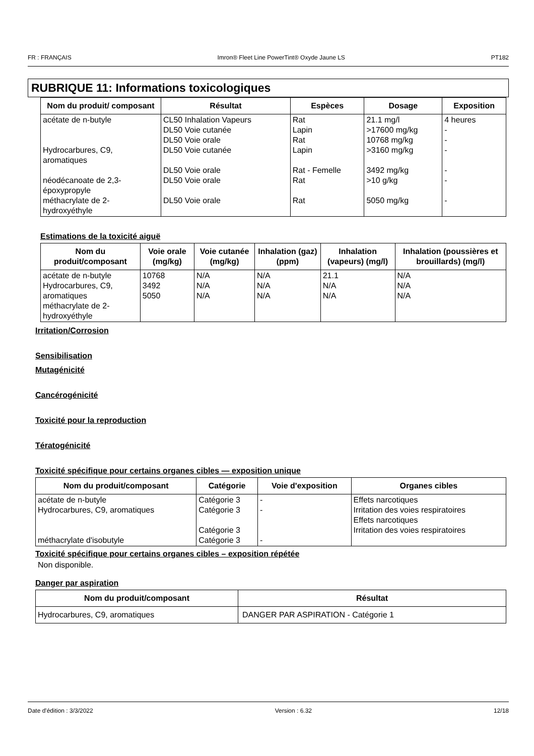FR : FRANÇAIS Imron® Fleet Line PowerTint® Oxyde Jaune LS PT182
RUBRIQUE 11: Informations toxicologiques
| Nom du produit/ composant | Résultat | Espèces | Dosage | Exposition |
| --- | --- | --- | --- | --- |
| acétate de n-butyle Hydrocarbures, C9, aromatiques néodécanoate de 2,3-époxypropyle méthacrylate de 2-hydroxyéthyle | CL50 Inhalation Vapeurs DL50 Voie cutanée DL50 Voie orale DL50 Voie cutanée DL50 Voie orale DL50 Voie orale DL50 Voie orale | Rat Lapin Rat Lapin Rat - Femelle Rat Rat | 21.1 mg/l >17600 mg/kg 10768 mg/kg >3160 mg/kg 3492 mg/kg >10 g/kg 5050 mg/kg | 4 heures - - - - - - |
Estimations de la toxicité aiguë
| Nom du produit/composant | Voie orale (mg/kg) | Voie cutanée (mg/kg) | Inhalation (gaz) (ppm) | Inhalation (vapeurs) (mg/l) | Inhalation (poussières et brouillards) (mg/l) |
| --- | --- | --- | --- | --- | --- |
| acétate de n-butyle Hydrocarbures, C9, aromatiques méthacrylate de 2-hydroxyéthyle | 10768 3492 5050 | N/A N/A N/A | N/A N/A N/A | 21.1 N/A N/A | N/A N/A N/A |
Irritation/Corrosion
Sensibilisation
Mutagénicité
Cancérogénicité
Toxicité pour la reproduction
Tératogénicité
Toxicité spécifique pour certains organes cibles — exposition unique
| Nom du produit/composant | Catégorie | Voie d'exposition | Organes cibles |
| --- | --- | --- | --- |
| acétate de n-butyle Hydrocarbures, C9, aromatiques méthacrylate d'isobutyle | Catégorie 3 Catégorie 3 Catégorie 3 Catégorie 3 | - - - | Effets narcotiques Irritation des voies respiratoires Effets narcotiques Irritation des voies respiratoires |
Toxicité spécifique pour certains organes cibles – exposition répétée
Non disponible.
Danger par aspiration
| Nom du produit/composant | Résultat |
| --- | --- |
| Hydrocarbures, C9, aromatiques | DANGER PAR ASPIRATION - Catégorie 1 |
Date d'édition : 3/3/2022 Version : 6.32 12/18